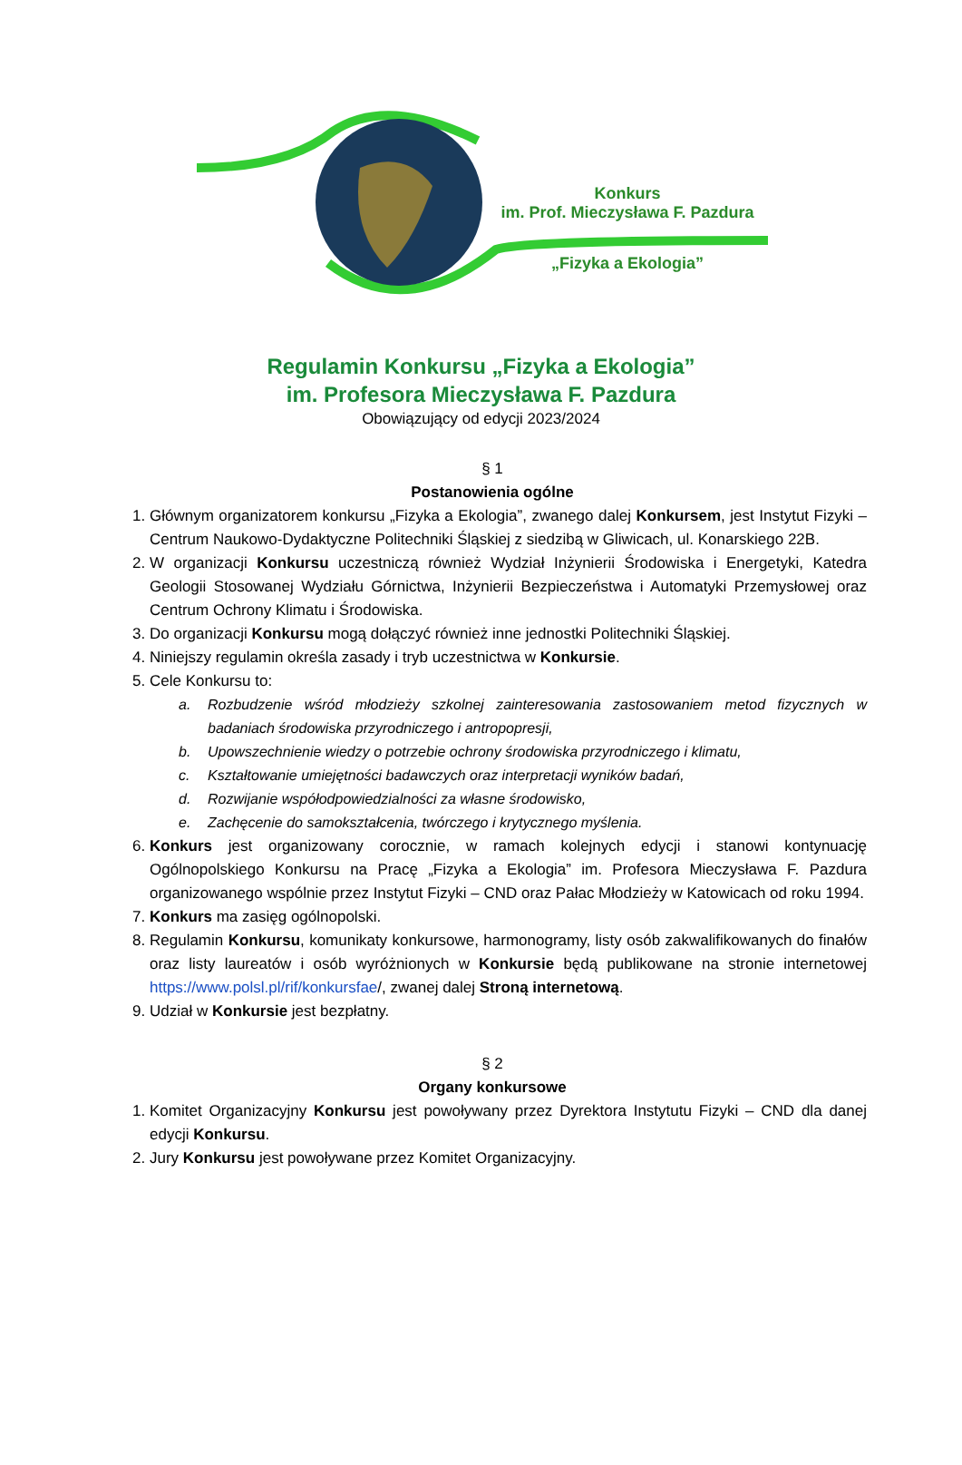Konkurs
im. Prof. Mieczysława F. Pazdura
„Fizyka a Ekologia”
Regulamin Konkursu „Fizyka a Ekologia”
im. Profesora Mieczysława F. Pazdura
Obowiązujący od edycji 2023/2024
§ 1
Postanowienia ogólne
1. Głównym organizatorem konkursu „Fizyka a Ekologia”, zwanego dalej Konkursem, jest Instytut Fizyki – Centrum Naukowo-Dydaktyczne Politechniki Śląskiej z siedzibą w Gliwicach, ul. Konarskiego 22B.
2. W organizacji Konkursu uczestniczą również Wydział Inżynierii Środowiska i Energetyki, Katedra Geologii Stosowanej Wydziału Górnictwa, Inżynierii Bezpieczeństwa i Automatyki Przemysłowej oraz Centrum Ochrony Klimatu i Środowiska.
3. Do organizacji Konkursu mogą dołączyć również inne jednostki Politechniki Śląskiej.
4. Niniejszy regulamin określa zasady i tryb uczestnictwa w Konkursie.
5. Cele Konkursu to:
a. Rozbudzenie wśród młodzieży szkolnej zainteresowania zastosowaniem metod fizycznych w badaniach środowiska przyrodniczego i antropopresji,
b. Upowszechnienie wiedzy o potrzebie ochrony środowiska przyrodniczego i klimatu,
c. Kształtowanie umiejętności badawczych oraz interpretacji wyników badań,
d. Rozwijanie współodpowiedzialności za własne środowisko,
e. Zachęcenie do samokształcenia, twórczego i krytycznego myślenia.
6. Konkurs jest organizowany corocznie, w ramach kolejnych edycji i stanowi kontynuację Ogólnopolskiego Konkursu na Pracę „Fizyka a Ekologia” im. Profesora Mieczysława F. Pazdura organizowanego wspólnie przez Instytut Fizyki – CND oraz Pałac Młodzieży w Katowicach od roku 1994.
7. Konkurs ma zasięg ogólnopolski.
8. Regulamin Konkursu, komunikaty konkursowe, harmonogramy, listy osób zakwalifikowanych do finałów oraz listy laureatów i osób wyróżnionych w Konkursie będą publikowane na stronie internetowej https://www.polsl.pl/rif/konkursfae/, zwanej dalej Stroną internetową.
9. Udział w Konkursie jest bezpłatny.
§ 2
Organy konkursowe
1. Komitet Organizacyjny Konkursu jest powoływany przez Dyrektora Instytutu Fizyki – CND dla danej edycji Konkursu.
2. Jury Konkursu jest powoływane przez Komitet Organizacyjny.